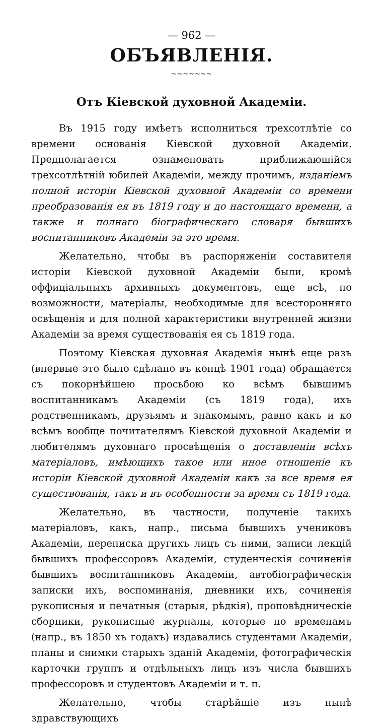— 962 —
ОБЪЯВЛЕНІЯ.
~~~~~~~
Отъ Кіевской духовной Академіи.
Въ 1915 году имѣетъ исполниться трехсотлѣтіе со времени основанія Кіевской духовной Академіи. Предполагается ознаменовать приближающійся трехсотлѣтній юбилей Академіи, между прочимъ, изданіемъ полной исторіи Кіевской духовной Академіи со времени преобразованія ея въ 1819 году и до настоящаго времени, а также и полнаго біографическаго словаря бывшихъ воспитанниковъ Академіи за это время.
Желательно, чтобы въ распоряженіи составителя исторіи Кіевской духовной Академіи были, кромѣ оффиціальныхъ архивныхъ документовъ, еще всѣ, по возможности, матеріалы, необходимые для всесторонняго освѣщенія и для полной характеристики внутренней жизни Академіи за время существованія ея съ 1819 года.
Поэтому Кіевская духовная Академія нынѣ еще разъ (впервые это было сдѣлано въ концѣ 1901 года) обращается съ покорнѣйшею просьбою ко всѣмъ бывшимъ воспитанникамъ Академіи (съ 1819 года), ихъ родственникамъ, друзьямъ и знакомымъ, равно какъ и ко всѣмъ вообще почитателямъ Кіевской духовной Академіи и любителямъ духовнаго просвѣщенія о доставленіи всѣхъ матеріаловъ, имѣющихъ такое или иное отношеніе къ исторіи Кіевской духовной Академіи какъ за все время ея существованія, такъ и въ особенности за время съ 1819 года.
Желательно, въ частности, полученіе такихъ матеріаловъ, какъ, напр., письма бывшихъ учениковъ Академіи, переписка другихъ лицъ съ ними, записи лекцій бывшихъ профессоровъ Академіи, студенческія сочиненія бывшихъ воспитанниковъ Академіи, автобіографическія записки ихъ, воспоминанія, дневники ихъ, сочиненія рукописныя и печатныя (старыя, рѣдкія), проповѣдническіе сборники, рукописные журналы, которые по временамъ (напр., въ 1850 хъ годахъ) издавались студентами Академіи, планы и снимки старыхъ зданій Академіи, фотографическія карточки группъ и отдѣльныхъ лицъ изъ числа бывшихъ профессоровъ и студентовъ Академіи и т. п.
Желательно, чтобы старѣйшіе изъ нынѣ здравствующихъ